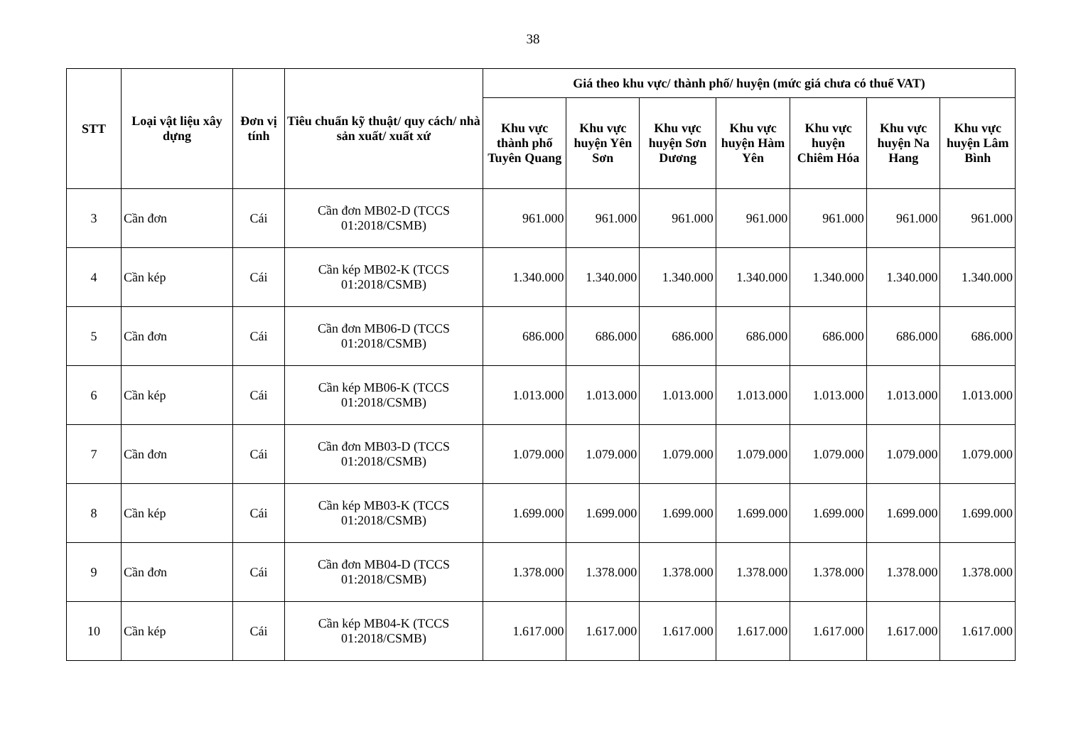38
| STT | Loại vật liệu xây dựng | Đơn vị tính | Tiêu chuẩn kỹ thuật/ quy cách/ nhà sản xuất/ xuất xứ | Giá theo khu vực/ thành phố/ huyện (mức giá chưa có thuế VAT) | | | | | | |
| --- | --- | --- | --- | --- | --- | --- | --- | --- | --- | --- |
| | | | | Khu vực thành phố Tuyên Quang | Khu vực huyện Yên Sơn | Khu vực huyện Sơn Dương | Khu vực huyện Hàm Yên | Khu vực huyện Chiêm Hóa | Khu vực huyện Na Hang | Khu vực huyện Lâm Bình |
| 3 | Cần đơn | Cái | Cần đơn MB02-D (TCCS 01:2018/CSMB) | 961.000 | 961.000 | 961.000 | 961.000 | 961.000 | 961.000 | 961.000 |
| 4 | Cần kép | Cái | Cần kép MB02-K (TCCS 01:2018/CSMB) | 1.340.000 | 1.340.000 | 1.340.000 | 1.340.000 | 1.340.000 | 1.340.000 | 1.340.000 |
| 5 | Cần đơn | Cái | Cần đơn MB06-D (TCCS 01:2018/CSMB) | 686.000 | 686.000 | 686.000 | 686.000 | 686.000 | 686.000 | 686.000 |
| 6 | Cần kép | Cái | Cần kép MB06-K (TCCS 01:2018/CSMB) | 1.013.000 | 1.013.000 | 1.013.000 | 1.013.000 | 1.013.000 | 1.013.000 | 1.013.000 |
| 7 | Cần đơn | Cái | Cần đơn MB03-D (TCCS 01:2018/CSMB) | 1.079.000 | 1.079.000 | 1.079.000 | 1.079.000 | 1.079.000 | 1.079.000 | 1.079.000 |
| 8 | Cần kép | Cái | Cần kép MB03-K (TCCS 01:2018/CSMB) | 1.699.000 | 1.699.000 | 1.699.000 | 1.699.000 | 1.699.000 | 1.699.000 | 1.699.000 |
| 9 | Cần đơn | Cái | Cần đơn MB04-D (TCCS 01:2018/CSMB) | 1.378.000 | 1.378.000 | 1.378.000 | 1.378.000 | 1.378.000 | 1.378.000 | 1.378.000 |
| 10 | Cần kép | Cái | Cần kép MB04-K (TCCS 01:2018/CSMB) | 1.617.000 | 1.617.000 | 1.617.000 | 1.617.000 | 1.617.000 | 1.617.000 | 1.617.000 |